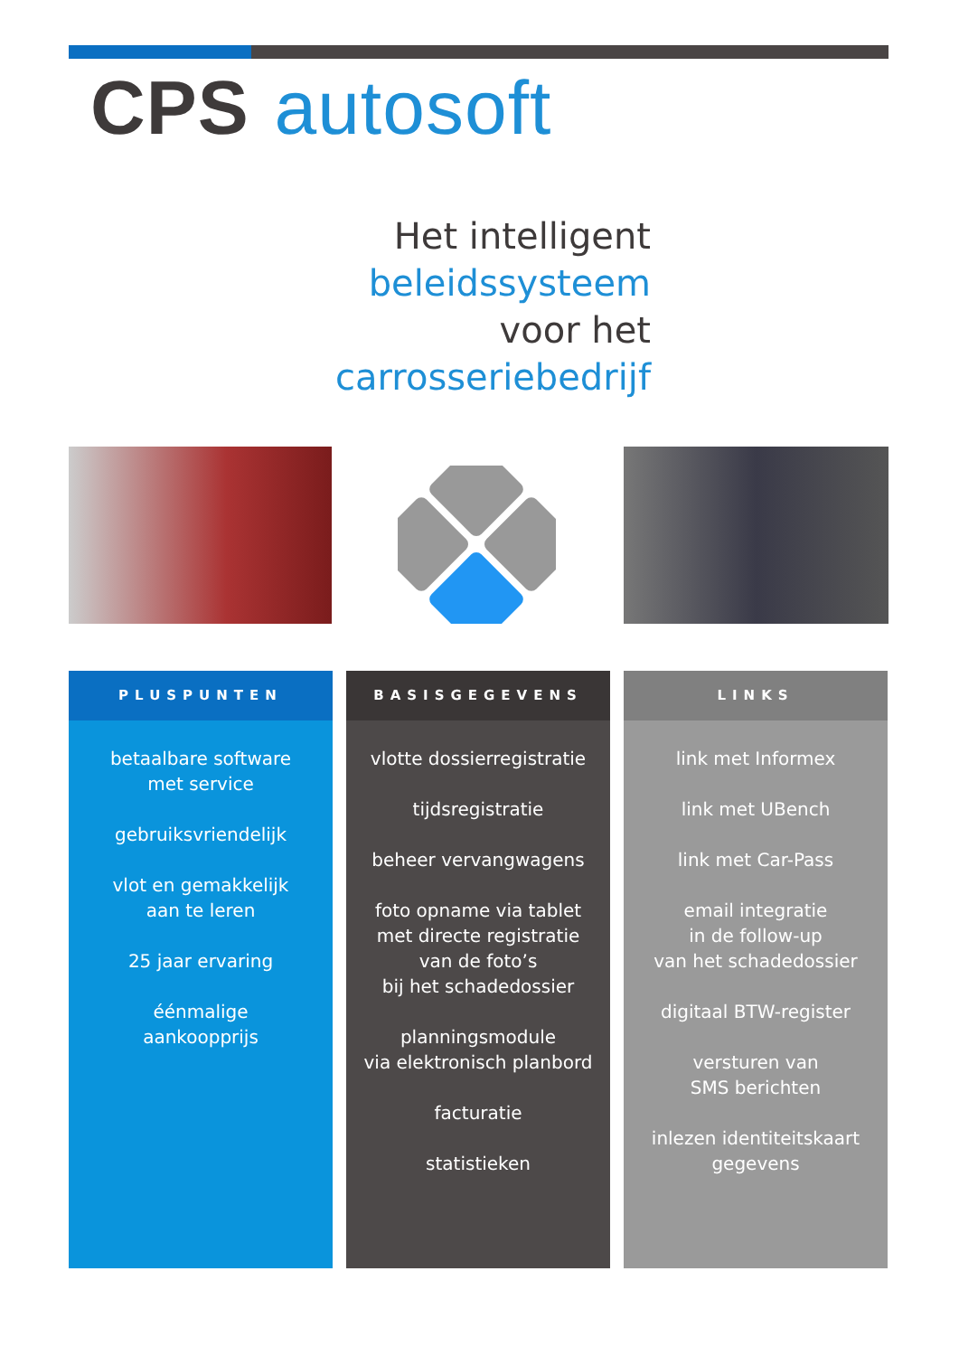CPS autosoft
Het intelligent beleidssysteem
voor het
carrosseriebedrijf
PLUSPUNTEN
betaalbare software
met service
gebruiksvriendelijk
vlot en gemakkelijk
aan te leren
25 jaar ervaring
éénmalige
aankoopprijs
BASISGEGEVENS
vlotte dossierregistratie
tijdsregistratie
beheer vervangwagens
foto opname via tablet
met directe registratie
van de foto’s
bij het schadedossier
planningsmodule
via elektronisch planbord
facturatie
statistieken
LINKS
link met Informex
link met UBench
link met Car-Pass
email integratie
in de follow-up
van het schadedossier
digitaal BTW-register
versturen van
SMS berichten
inlezen identiteitskaart
gegevens